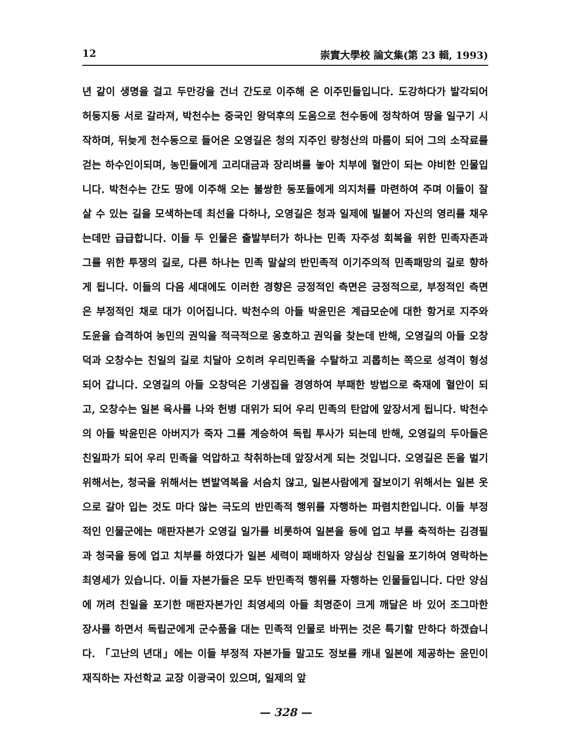12 崇實大學校 論文集(第 23 輯, 1993)
년 같이 생명을 걸고 두만강을 건너 간도로 이주해 온 이주민들입니다. 도강하다가 발각되어 허둥지둥 서로 갈라져, 박천수는 중국인 왕덕후의 도움으로 천수동에 정착하여 땅을 일구기 시작하며, 뒤늦게 천수동으로 들어온 오영길은 청의 지주인 량청산의 마름이 되어 그의 소작료를 걷는 하수인이되며, 농민들에게 고리대금과 장리벼를 놓아 치부에 혈안이 되는 야비한 인물입니다. 박천수는 간도 땅에 이주해 오는 불쌍한 동포들에게 의지처를 마련하여 주며 이들이 잘 살 수 있는 길을 모색하는데 최선을 다하나, 오영길은 청과 일제에 빌붙어 자신의 영리를 채우는데만 급급합니다. 이들 두 인물은 출발부터가 하나는 민족 자주성 회복을 위한 민족자존과 그를 위한 투쟁의 길로, 다른 하나는 민족 말살의 반민족적 이기주의적 민족패망의 길로 향하게 됩니다. 이들의 다음 세대에도 이러한 경향은 긍정적인 측면은 긍정적으로, 부정적인 측면은 부정적인 채로 대가 이어집니다. 박천수의 아들 박윤민은 계급모순에 대한 항거로 지주와 도윤을 습격하여 농민의 권익을 적극적으로 옹호하고 권익을 찾는데 반해, 오영길의 아들 오창덕과 오창수는 친일의 길로 치달아 오히려 우리민족을 수탈하고 괴롭히는 쪽으로 성격이 형성되어 갑니다. 오영길의 아들 오창덕은 기생집을 경영하여 부패한 방법으로 축재에 혈안이 되고, 오창수는 일본 육사를 나와 헌병 대위가 되어 우리 민족의 탄압에 앞장서게 됩니다. 박천수의 아들 박윤민은 아버지가 죽자 그를 계승하여 독립 투사가 되는데 반해, 오영길의 두아들은 친일파가 되어 우리 민족을 억압하고 착취하는데 앞장서게 되는 것입니다. 오영길은 돈을 벌기 위해서는, 청국을 위해서는 변발역복을 서슴치 않고, 일본사람에게 잘보이기 위해서는 일본 옷으로 갈아 입는 것도 마다 않는 극도의 반민족적 행위를 자행하는 파렴치한입니다. 이들 부정적인 인물군에는 매판자본가 오영길 일가를 비롯하여 일본을 등에 업고 부를 축적하는 김경필과 청국을 등에 업고 치부를 하였다가 일본 세력이 패배하자 양심상 친일을 포기하여 영락하는 최영세가 있습니다. 이들 자본가들은 모두 반민족적 행위를 자행하는 인물들입니다. 다만 양심에 꺼려 친일을 포기한 매판자본가인 최영세의 아들 최명준이 크게 깨달은 바 있어 조그마한 장사를 하면서 독립군에게 군수품을 대는 민족적 인물로 바뀌는 것은 특기할 만하다 하겠습니다. 「고난의 년대」에는 이들 부정적 자본가들 말고도 정보를 캐내 일본에 제공하는 윤민이 재직하는 자선학교 교장 이광국이 있으며, 일제의 앞
— 328 —